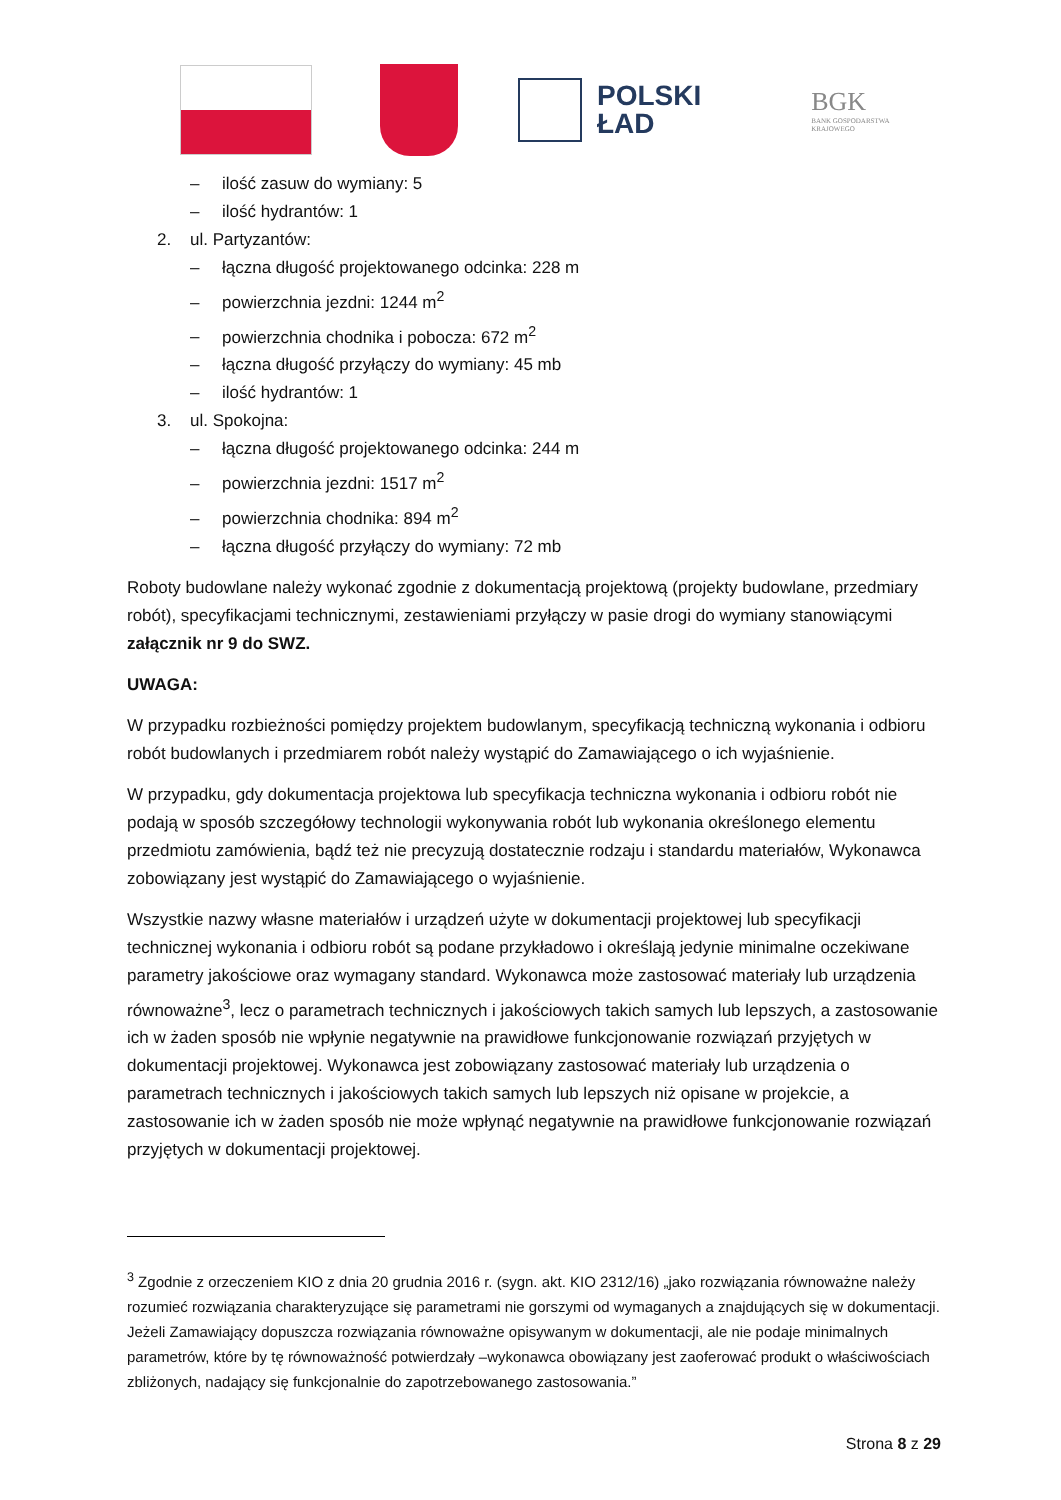POLSKI
ŁAD
BGK
BANK GOSPODARSTWA
KRAJOWEGO
– ilość zasuw do wymiany: 5
– ilość hydrantów: 1
2. ul. Partyzantów:
– łączna długość projektowanego odcinka: 228 m
– powierzchnia jezdni: 1244 m<sup>2</sup>
– powierzchnia chodnika i pobocza: 672 m<sup>2</sup>
– łączna długość przyłączy do wymiany: 45 mb
– ilość hydrantów: 1
3. ul. Spokojna:
– łączna długość projektowanego odcinka: 244 m
– powierzchnia jezdni: 1517 m<sup>2</sup>
– powierzchnia chodnika: 894 m<sup>2</sup>
– łączna długość przyłączy do wymiany: 72 mb
Roboty budowlane należy wykonać zgodnie z dokumentacją projektową (projekty budowlane, przedmiary robót), specyfikacjami technicznymi, zestawieniami przyłączy w pasie drogi do wymiany stanowiącymi załącznik nr 9 do SWZ.
UWAGA:
W przypadku rozbieżności pomiędzy projektem budowlanym, specyfikacją techniczną wykonania i odbioru robót budowlanych i przedmiarem robót należy wystąpić do Zamawiającego o ich wyjaśnienie.
W przypadku, gdy dokumentacja projektowa lub specyfikacja techniczna wykonania i odbioru robót nie podają w sposób szczegółowy technologii wykonywania robót lub wykonania określonego elementu przedmiotu zamówienia, bądź też nie precyzują dostatecznie rodzaju i standardu materiałów, Wykonawca zobowiązany jest wystąpić do Zamawiającego o wyjaśnienie.
Wszystkie nazwy własne materiałów i urządzeń użyte w dokumentacji projektowej lub specyfikacji technicznej wykonania i odbioru robót są podane przykładowo i określają jedynie minimalne oczekiwane parametry jakościowe oraz wymagany standard. Wykonawca może zastosować materiały lub urządzenia równoważne<sup>3</sup>, lecz o parametrach technicznych i jakościowych takich samych lub lepszych, a zastosowanie ich w żaden sposób nie wpłynie negatywnie na prawidłowe funkcjonowanie rozwiązań przyjętych w dokumentacji projektowej. Wykonawca jest zobowiązany zastosować materiały lub urządzenia o parametrach technicznych i jakościowych takich samych lub lepszych niż opisane w projekcie, a zastosowanie ich w żaden sposób nie może wpłynąć negatywnie na prawidłowe funkcjonowanie rozwiązań przyjętych w dokumentacji projektowej.
<sup>3</sup> Zgodnie z orzeczeniem KIO z dnia 20 grudnia 2016 r. (sygn. akt. KIO 2312/16) „jako rozwiązania równoważne należy rozumieć rozwiązania charakteryzujące się parametrami nie gorszymi od wymaganych a znajdujących się w dokumentacji. Jeżeli Zamawiający dopuszcza rozwiązania równoważne opisywanym w dokumentacji, ale nie podaje minimalnych parametrów, które by tę równoważność potwierdzały –wykonawca obowiązany jest zaoferować produkt o właściwościach zbliżonych, nadający się funkcjonalnie do zapotrzebowanego zastosowania.”
Strona 8 z 29